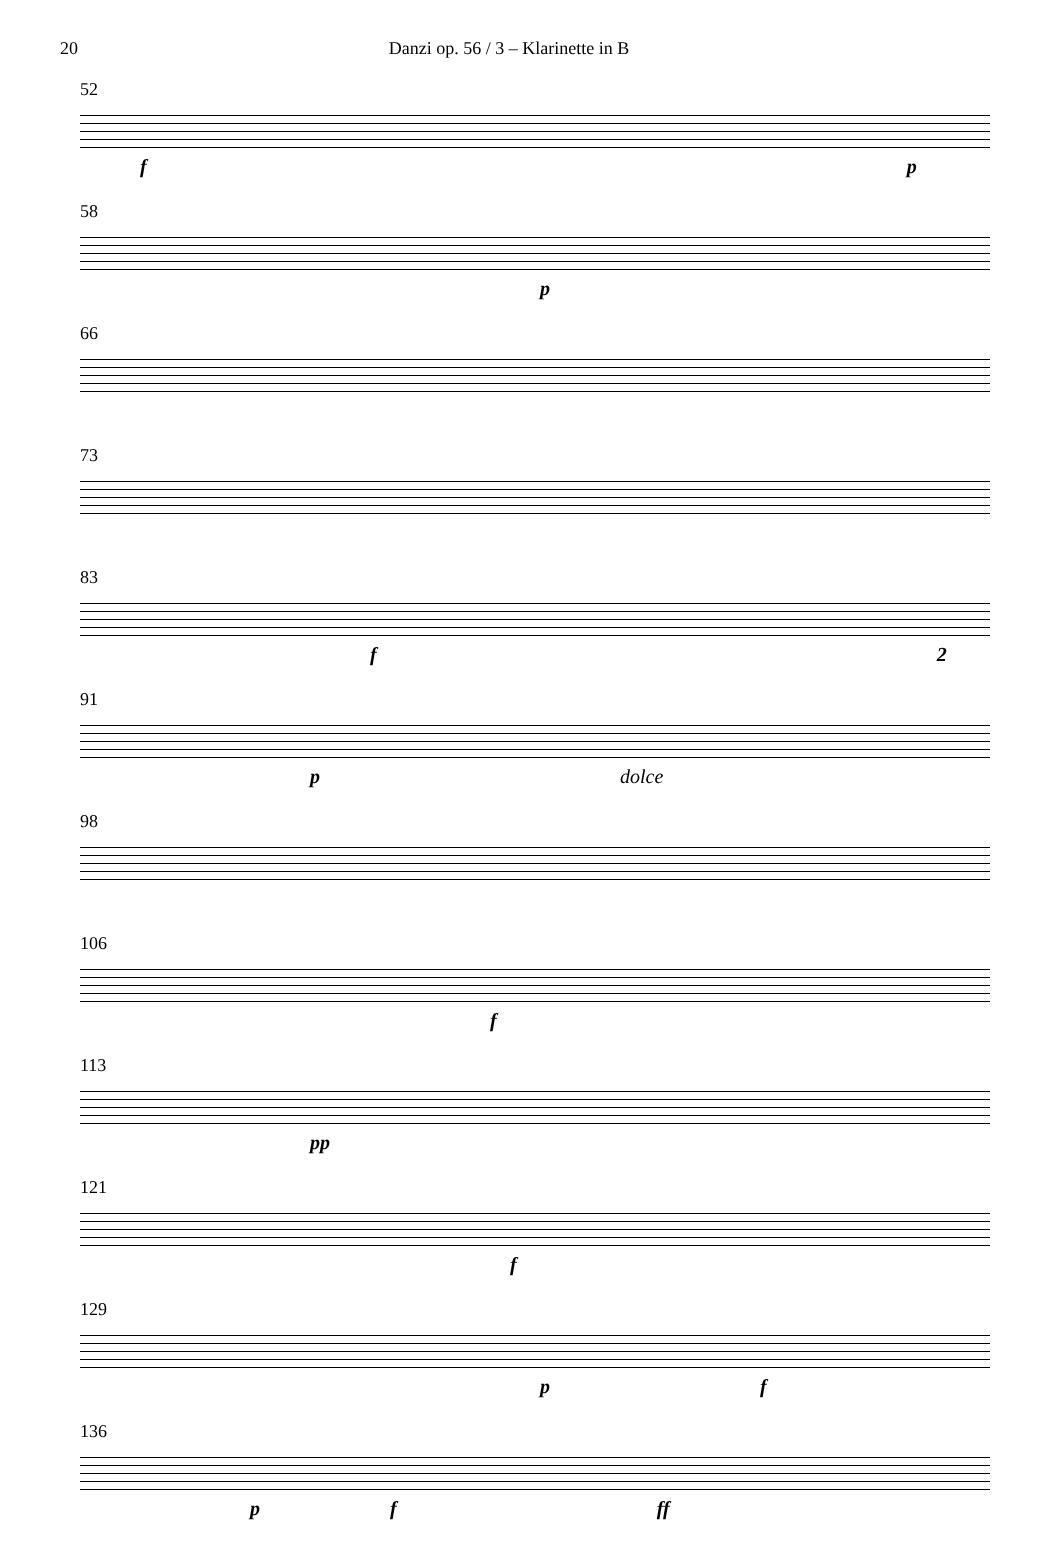20 Danzi op. 56 / 3 – Klarinette in B
52
f p
58
p
66
73
83
f 2
91
p dolce
98
106
f
113
pp
121
f
129
p f
136
p f ff